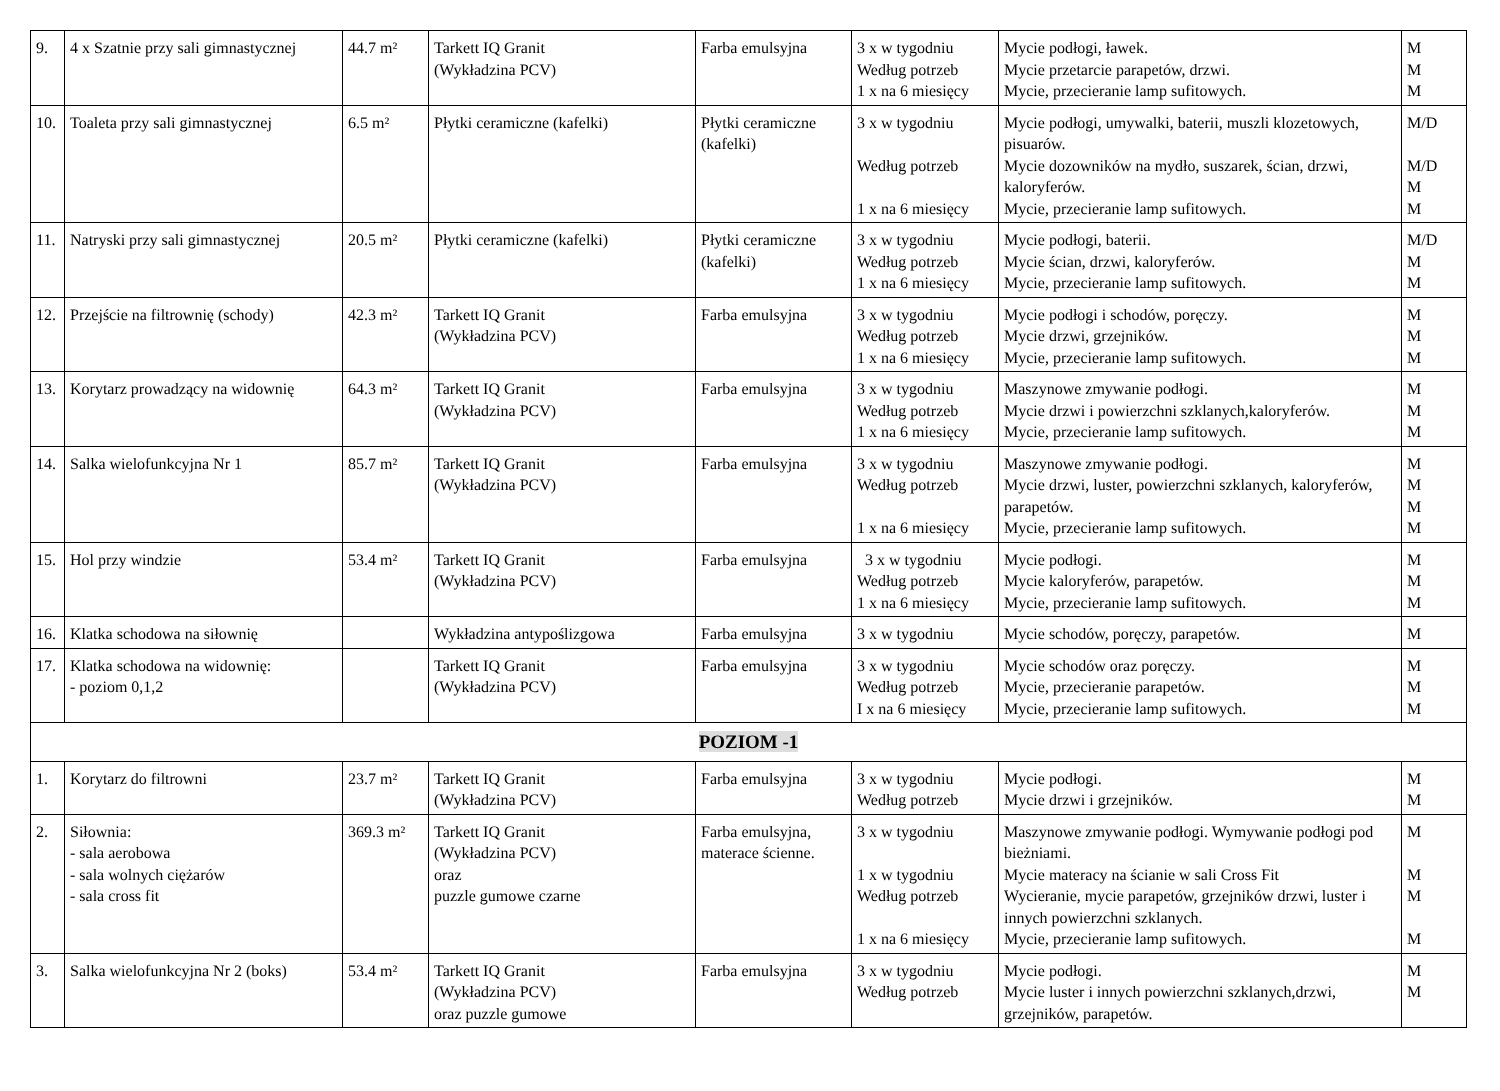| 9. | 4 x Szatnie przy sali gimnastycznej | 44.7 m² | Tarkett IQ Granit (Wykładzina PCV) | Farba emulsyjna | 3 x w tygodniu Według potrzeb 1 x na 6 miesięcy | Mycie podłogi, ławek. Mycie przetarcie parapetów, drzwi. Mycie, przecieranie lamp sufitowych. | M M M |
| 10. | Toaleta przy sali gimnastycznej | 6.5 m² | Płytki ceramiczne (kafelki) | Płytki ceramiczne (kafelki) | 3 x w tygodniu Według potrzeb 1 x na 6 miesięcy | Mycie podłogi, umywalki, baterii, muszli klozetowych, pisuarów. Mycie dozowników na mydło, suszarek, ścian, drzwi, kaloryferów. Mycie, przecieranie lamp sufitowych. | M/D M/D M M |
| 11. | Natryski przy sali gimnastycznej | 20.5 m² | Płytki ceramiczne (kafelki) | Płytki ceramiczne (kafelki) | 3 x w tygodniu Według potrzeb 1 x na 6 miesięcy | Mycie podłogi, baterii. Mycie ścian, drzwi, kaloryferów. Mycie, przecieranie lamp sufitowych. | M/D M M |
| 12. | Przejście na filtrownię (schody) | 42.3 m² | Tarkett IQ Granit (Wykładzina PCV) | Farba emulsyjna | 3 x w tygodniu Według potrzeb 1 x na 6 miesięcy | Mycie podłogi i schodów, poręczy. Mycie drzwi, grzejników. Mycie, przecieranie lamp sufitowych. | M M M |
| 13. | Korytarz prowadzący na widownię | 64.3 m² | Tarkett IQ Granit (Wykładzina PCV) | Farba emulsyjna | 3 x w tygodniu Według potrzeb 1 x na 6 miesięcy | Maszynowe zmywanie podłogi. Mycie drzwi i powierzchni szklanych,kaloryferów. Mycie, przecieranie lamp sufitowych. | M M M |
| 14. | Salka wielofunkcyjna Nr 1 | 85.7 m² | Tarkett IQ Granit (Wykładzina PCV) | Farba emulsyjna | 3 x w tygodniu Według potrzeb 1 x na 6 miesięcy | Maszynowe zmywanie podłogi. Mycie drzwi, luster, powierzchni szklanych, kaloryferów, parapetów. Mycie, przecieranie lamp sufitowych. | M M M M |
| 15. | Hol przy windzie | 53.4 m² | Tarkett IQ Granit (Wykładzina PCV) | Farba emulsyjna | 3 x w tygodniu Według potrzeb 1 x na 6 miesięcy | Mycie podłogi. Mycie kaloryferów, parapetów. Mycie, przecieranie lamp sufitowych. | M M M |
| 16. | Klatka schodowa na siłownię | | Wykładzina antypoślizgowa | Farba emulsyjna | 3 x w tygodniu | Mycie schodów, poręczy, parapetów. | M |
| 17. | Klatka schodowa na widownię: - poziom 0,1,2 | | Tarkett IQ Granit (Wykładzina PCV) | Farba emulsyjna | 3 x w tygodniu Według potrzeb I x na 6 miesięcy | Mycie schodów oraz poręczy. Mycie, przecieranie parapetów. Mycie, przecieranie lamp sufitowych. | M M M |
| POZIOM -1 | | | | | | | |
| 1. | Korytarz do filtrowni | 23.7 m² | Tarkett IQ Granit (Wykładzina PCV) | Farba emulsyjna | 3 x w tygodniu Według potrzeb | Mycie podłogi. Mycie drzwi i grzejników. | M M |
| 2. | Siłownia: - sala aerobowa - sala wolnych ciężarów - sala cross fit | 369.3 m² | Tarkett IQ Granit (Wykładzina PCV) oraz puzzle gumowe czarne | Farba emulsyjna, materace ścienne. | 3 x w tygodniu 1 x w tygodniu Według potrzeb 1 x na 6 miesięcy | Maszynowe zmywanie podłogi. Wymywanie podłogi pod bieżniami. Mycie materacy na ścianie w sali Cross Fit Wycieranie, mycie parapetów, grzejników drzwi, luster i innych powierzchni szklanych. Mycie, przecieranie lamp sufitowych. | M M M M |
| 3. | Salka wielofunkcyjna Nr 2 (boks) | 53.4 m² | Tarkett IQ Granit (Wykładzina PCV) oraz puzzle gumowe | Farba emulsyjna | 3 x w tygodniu Według potrzeb | Mycie podłogi. Mycie luster i innych powierzchni szklanych,drzwi, grzejników, parapetów. | M M |